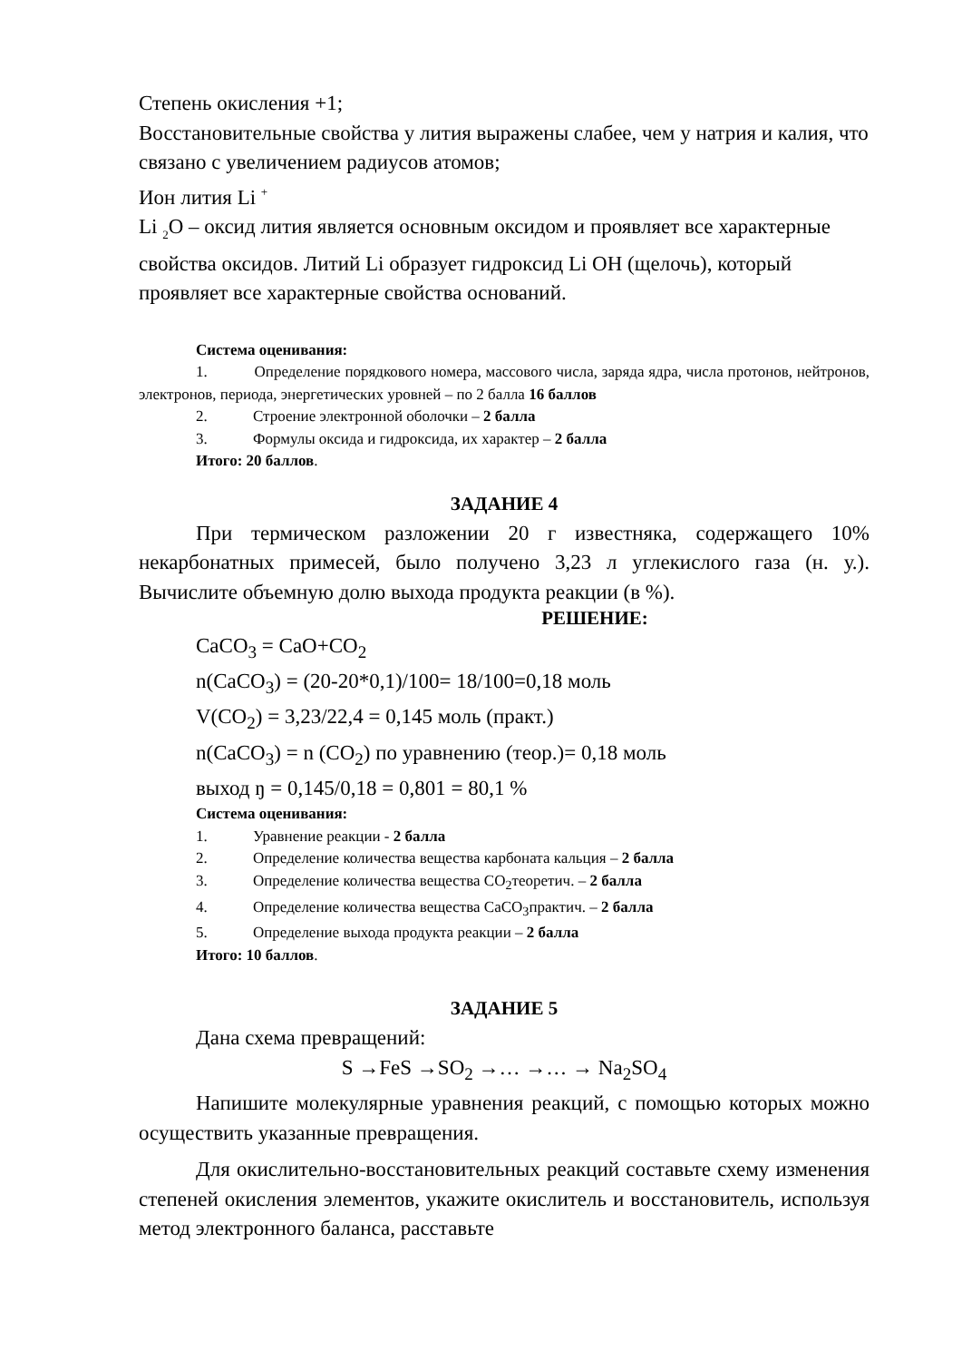Степень окисления +1;
Восстановительные свойства у лития выражены слабее, чем у натрия и калия, что связано с увеличением радиусов атомов;
Ион лития Li <sup>+</sup>
Li <sub>2</sub>O – оксид лития является основным оксидом и проявляет все характерные свойства оксидов. Литий Li образует гидроксид Li OH (щелочь), который проявляет все характерные свойства оснований.
Система оценивания:
1. Определение порядкового номера, массового числа, заряда ядра, числа протонов, нейтронов, электронов, периода, энергетических уровней – по 2 балла 16 баллов
2. Строение электронной оболочки – 2 балла
3. Формулы оксида и гидроксида, их характер – 2 балла
Итого: 20 баллов.
ЗАДАНИЕ 4
При термическом разложении 20 г известняка, содержащего 10% некарбонатных примесей, было получено 3,23 л углекислого газа (н. у.). Вычислите объемную долю выхода продукта реакции (в %).
РЕШЕНИЕ:
CaCO<sub>3</sub> = CaO+CO<sub>2</sub>
n(CaCO<sub>3</sub>) = (20-20*0,1)/100= 18/100=0,18 моль
V(CO<sub>2</sub>) = 3,23/22,4 = 0,145 моль (практ.)
n(CaCO<sub>3</sub>) = n (CO<sub>2</sub>) по уравнению (теор.)= 0,18 моль
выход ŋ = 0,145/0,18 = 0,801 = 80,1 %
Система оценивания:
1. Уравнение реакции - 2 балла
2. Определение количества вещества карбоната кальция – 2 балла
3. Определение количества вещества CO<sub>2</sub>теоретич. – 2 балла
4. Определение количества вещества CaCO<sub>3</sub>практич. – 2 балла
5. Определение выхода продукта реакции – 2 балла
Итого: 10 баллов.
ЗАДАНИЕ 5
Дана схема превращений:
S →FeS →SO<sub>2</sub> →… →… → Na<sub>2</sub>SO<sub>4</sub>
Напишите молекулярные уравнения реакций, с помощью которых можно осуществить указанные превращения.
Для окислительно-восстановительных реакций составьте схему изменения степеней окисления элементов, укажите окислитель и восстановитель, используя метод электронного баланса, расставьте